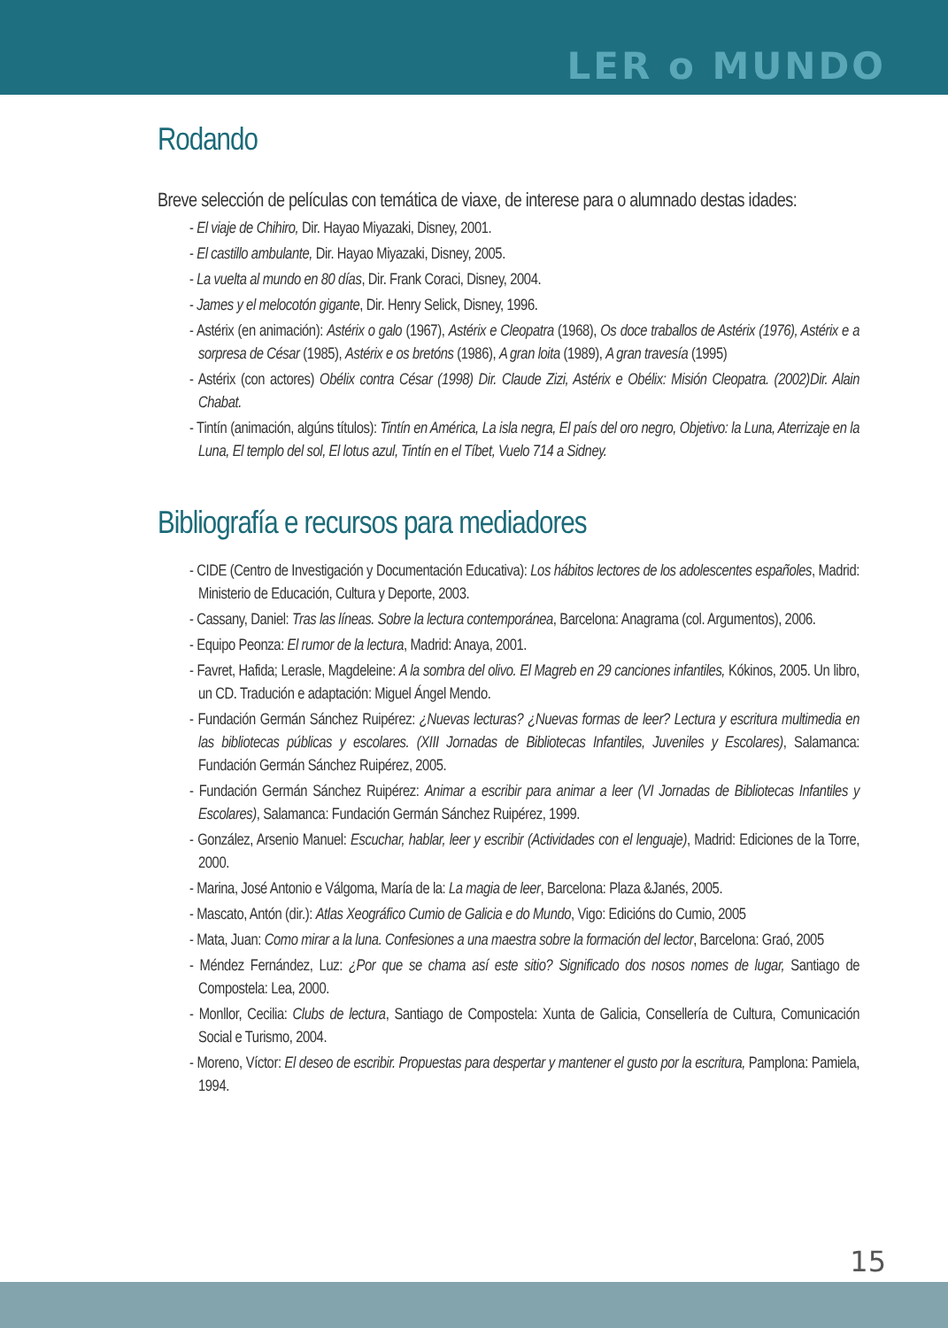LER o MUNDO
Rodando
Breve selección de películas con temática de viaxe, de interese para o alumnado destas idades:
- El viaje de Chihiro, Dir. Hayao Miyazaki, Disney, 2001.
- El castillo ambulante, Dir. Hayao Miyazaki, Disney, 2005.
- La vuelta al mundo en 80 días, Dir. Frank Coraci, Disney, 2004.
- James y el melocotón gigante, Dir. Henry Selick, Disney, 1996.
- Astérix (en animación): Astérix o galo (1967), Astérix e Cleopatra (1968), Os doce traballos de Astérix (1976), Astérix e a sorpresa de César (1985), Astérix e os bretóns (1986), A gran loita (1989), A gran travesía (1995)
- Astérix (con actores) Obélix contra César (1998) Dir. Claude Zizi, Astérix e Obélix: Misión Cleopatra. (2002)Dir. Alain Chabat.
- Tintín (animación, algúns títulos): Tintín en América, La isla negra, El país del oro negro, Objetivo: la Luna, Aterrizaje en la Luna, El templo del sol, El lotus azul, Tintín en el Tíbet, Vuelo 714 a Sidney.
Bibliografía e recursos para mediadores
- CIDE (Centro de Investigación y Documentación Educativa): Los hábitos lectores de los adolescentes españoles, Madrid: Ministerio de Educación, Cultura y Deporte, 2003.
- Cassany, Daniel: Tras las líneas. Sobre la lectura contemporánea, Barcelona: Anagrama (col. Argumentos), 2006.
- Equipo Peonza: El rumor de la lectura, Madrid: Anaya, 2001.
- Favret, Hafida; Lerasle, Magdeleine: A la sombra del olivo. El Magreb en 29 canciones infantiles, Kókinos, 2005. Un libro, un CD. Tradución e adaptación: Miguel Ángel Mendo.
- Fundación Germán Sánchez Ruipérez: ¿Nuevas lecturas? ¿Nuevas formas de leer? Lectura y escritura multimedia en las bibliotecas públicas y escolares. (XIII Jornadas de Bibliotecas Infantiles, Juveniles y Escolares), Salamanca: Fundación Germán Sánchez Ruipérez, 2005.
- Fundación Germán Sánchez Ruipérez: Animar a escribir para animar a leer (VI Jornadas de Bibliotecas Infantiles y Escolares), Salamanca: Fundación Germán Sánchez Ruipérez, 1999.
- González, Arsenio Manuel: Escuchar, hablar, leer y escribir (Actividades con el lenguaje), Madrid: Ediciones de la Torre, 2000.
- Marina, José Antonio e Válgoma, María de la: La magia de leer, Barcelona: Plaza &Janés, 2005.
- Mascato, Antón (dir.): Atlas Xeográfico Cumio de Galicia e do Mundo, Vigo: Edicións do Cumio, 2005
- Mata, Juan: Como mirar a la luna. Confesiones a una maestra sobre la formación del lector, Barcelona: Graó, 2005
- Méndez Fernández, Luz: ¿Por que se chama así este sitio? Significado dos nosos nomes de lugar, Santiago de Compostela: Lea, 2000.
- Monllor, Cecilia: Clubs de lectura, Santiago de Compostela: Xunta de Galicia, Consellería de Cultura, Comunicación Social e Turismo, 2004.
- Moreno, Víctor: El deseo de escribir. Propuestas para despertar y mantener el gusto por la escritura, Pamplona: Pamiela, 1994.
15